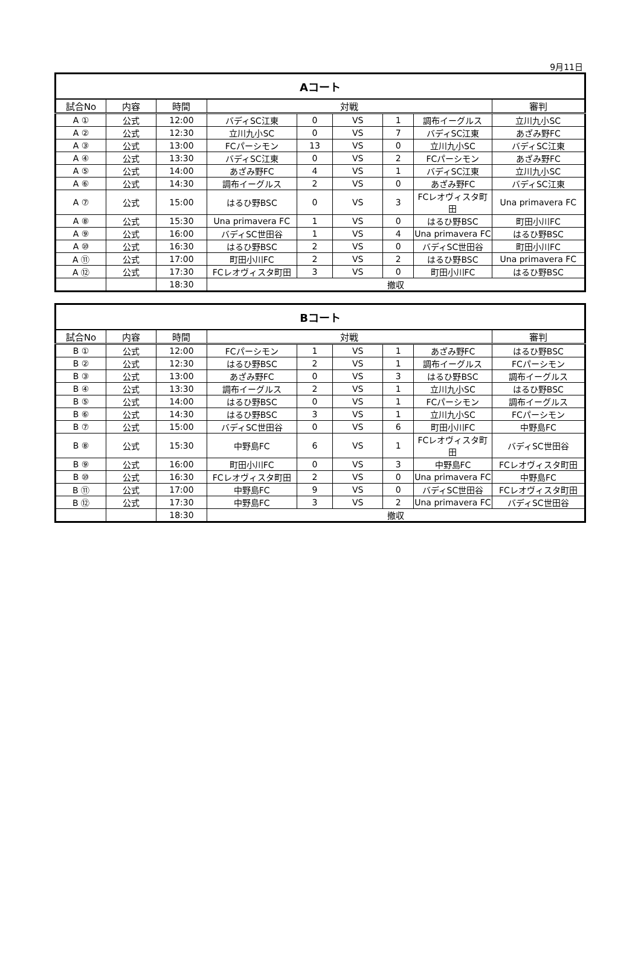9月11日
| Aコート | | | | | | | | |
| 試合No | 内容 | 時間 | 対戦 | | | | | 審判 |
| A ① | 公式 | 12:00 | バディSC江東 | 0 | VS | 1 | 調布イーグルス | 立川九小SC |
| A ② | 公式 | 12:30 | 立川九小SC | 0 | VS | 7 | バディSC江東 | あざみ野FC |
| A ③ | 公式 | 13:00 | FCパーシモン | 13 | VS | 0 | 立川九小SC | バディSC江東 |
| A ④ | 公式 | 13:30 | バディSC江東 | 0 | VS | 2 | FCパーシモン | あざみ野FC |
| A ⑤ | 公式 | 14:00 | あざみ野FC | 4 | VS | 1 | バディSC江東 | 立川九小SC |
| A ⑥ | 公式 | 14:30 | 調布イーグルス | 2 | VS | 0 | あざみ野FC | バディSC江東 |
| A ⑦ | 公式 | 15:00 | はるひ野BSC | 0 | VS | 3 | FCレオヴィスタ町田 | Una primavera FC |
| A ⑧ | 公式 | 15:30 | Una primavera FC | 1 | VS | 0 | はるひ野BSC | 町田小川FC |
| A ⑨ | 公式 | 16:00 | バディSC世田谷 | 1 | VS | 4 | Una primavera FC | はるひ野BSC |
| A ⑩ | 公式 | 16:30 | はるひ野BSC | 2 | VS | 0 | バディSC世田谷 | 町田小川FC |
| A ⑪ | 公式 | 17:00 | 町田小川FC | 2 | VS | 2 | はるひ野BSC | Una primavera FC |
| A ⑫ | 公式 | 17:30 | FCレオヴィスタ町田 | 3 | VS | 0 | 町田小川FC | はるひ野BSC |
| | | 18:30 | 撤収 | | | | | |
| Bコート | | | | | | | | |
| 試合No | 内容 | 時間 | 対戦 | | | | | 審判 |
| B ① | 公式 | 12:00 | FCパーシモン | 1 | VS | 1 | あざみ野FC | はるひ野BSC |
| B ② | 公式 | 12:30 | はるひ野BSC | 2 | VS | 1 | 調布イーグルス | FCパーシモン |
| B ③ | 公式 | 13:00 | あざみ野FC | 0 | VS | 3 | はるひ野BSC | 調布イーグルス |
| B ④ | 公式 | 13:30 | 調布イーグルス | 2 | VS | 1 | 立川九小SC | はるひ野BSC |
| B ⑤ | 公式 | 14:00 | はるひ野BSC | 0 | VS | 1 | FCパーシモン | 調布イーグルス |
| B ⑥ | 公式 | 14:30 | はるひ野BSC | 3 | VS | 1 | 立川九小SC | FCパーシモン |
| B ⑦ | 公式 | 15:00 | バディSC世田谷 | 0 | VS | 6 | 町田小川FC | 中野島FC |
| B ⑧ | 公式 | 15:30 | 中野島FC | 6 | VS | 1 | FCレオヴィスタ町田 | バディSC世田谷 |
| B ⑨ | 公式 | 16:00 | 町田小川FC | 0 | VS | 3 | 中野島FC | FCレオヴィスタ町田 |
| B ⑩ | 公式 | 16:30 | FCレオヴィスタ町田 | 2 | VS | 0 | Una primavera FC | 中野島FC |
| B ⑪ | 公式 | 17:00 | 中野島FC | 9 | VS | 0 | バディSC世田谷 | FCレオヴィスタ町田 |
| B ⑫ | 公式 | 17:30 | 中野島FC | 3 | VS | 2 | Una primavera FC | バディSC世田谷 |
| | | 18:30 | 撤収 | | | | | |